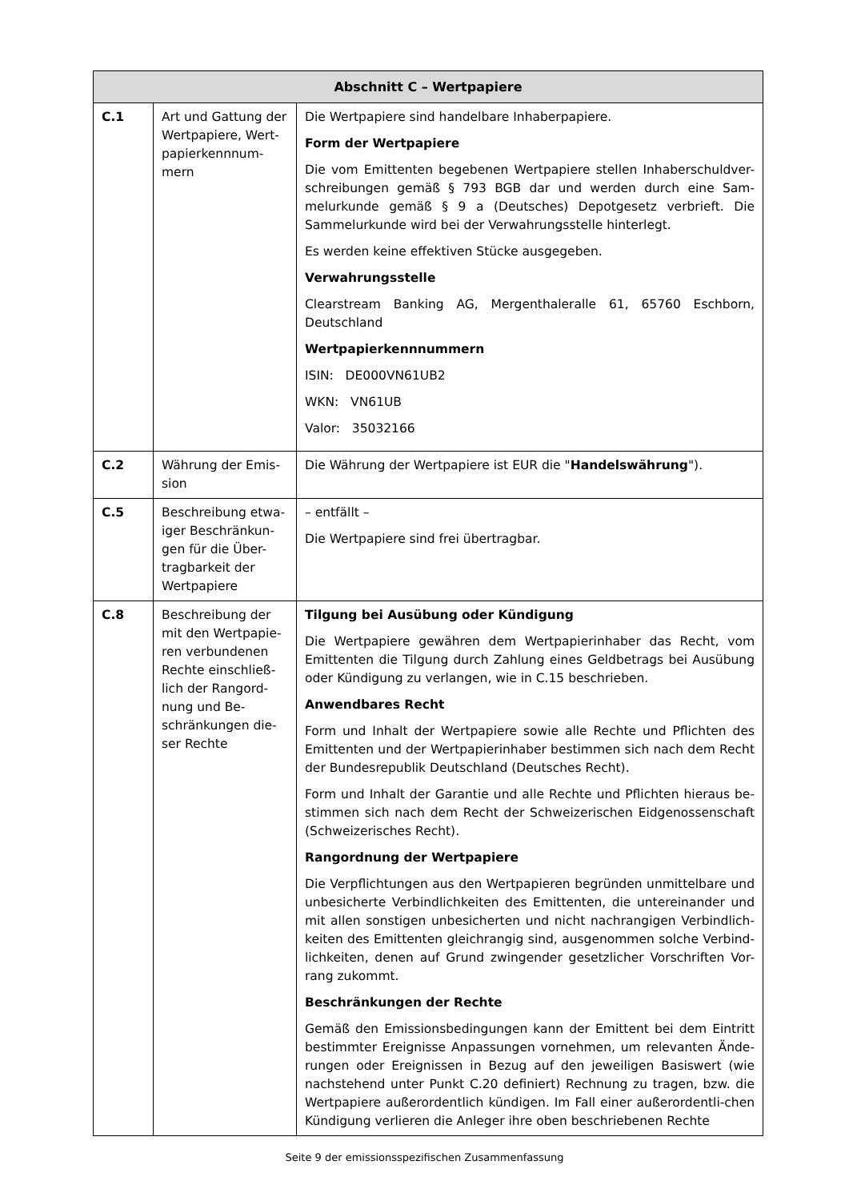| Abschnitt C – Wertpapiere | | |
| --- | --- | --- |
| C.1 | Art und Gattung der Wertpapiere, Wert-papierkennnum-mern | Die Wertpapiere sind handelbare Inhaberpapiere. Form der Wertpapiere Die vom Emittenten begebenen Wertpapiere stellen Inhaberschuldver-schreibungen gemäß § 793 BGB dar und werden durch eine Sam-melurkunde gemäß § 9 a (Deutsches) Depotgesetz verbrieft. Die Sammelurkunde wird bei der Verwahrungsstelle hinterlegt. Es werden keine effektiven Stücke ausgegeben. Verwahrungsstelle Clearstream Banking AG, Mergenthaleralle 61, 65760 Eschborn, Deutschland Wertpapierkennnummern ISIN: DE000VN61UB2 WKN: VN61UB Valor: 35032166 |
| C.2 | Währung der Emis-sion | Die Währung der Wertpapiere ist EUR die " Handelswährung "). |
| C.5 | Beschreibung etwa-iger Beschränkun-gen für die Über-tragbarkeit der Wertpapiere | – entfällt – Die Wertpapiere sind frei übertragbar. |
| C.8 | Beschreibung der mit den Wertpapie-ren verbundenen Rechte einschließ-lich der Rangord-nung und Be-schränkungen die-ser Rechte | Tilgung bei Ausübung oder Kündigung Die Wertpapiere gewähren dem Wertpapierinhaber das Recht, vom Emittenten die Tilgung durch Zahlung eines Geldbetrags bei Ausübung oder Kündigung zu verlangen, wie in C.15 beschrieben. Anwendbares Recht Form und Inhalt der Wertpapiere sowie alle Rechte und Pflichten des Emittenten und der Wertpapierinhaber bestimmen sich nach dem Recht der Bundesrepublik Deutschland (Deutsches Recht). Form und Inhalt der Garantie und alle Rechte und Pflichten hieraus be-stimmen sich nach dem Recht der Schweizerischen Eidgenossenschaft (Schweizerisches Recht). Rangordnung der Wertpapiere Die Verpflichtungen aus den Wertpapieren begründen unmittelbare und unbesicherte Verbindlichkeiten des Emittenten, die untereinander und mit allen sonstigen unbesicherten und nicht nachrangigen Verbindlich-keiten des Emittenten gleichrangig sind, ausgenommen solche Verbind-lichkeiten, denen auf Grund zwingender gesetzlicher Vorschriften Vor-rang zukommt. Beschränkungen der Rechte Gemäß den Emissionsbedingungen kann der Emittent bei dem Eintritt bestimmter Ereignisse Anpassungen vornehmen, um relevanten Ände-rungen oder Ereignissen in Bezug auf den jeweiligen Basiswert (wie nachstehend unter Punkt C.20 definiert) Rechnung zu tragen, bzw. die Wertpapiere außerordentlich kündigen. Im Fall einer außerordentli-chen Kündigung verlieren die Anleger ihre oben beschriebenen Rechte |
Seite 9 der emissionsspezifischen Zusammenfassung